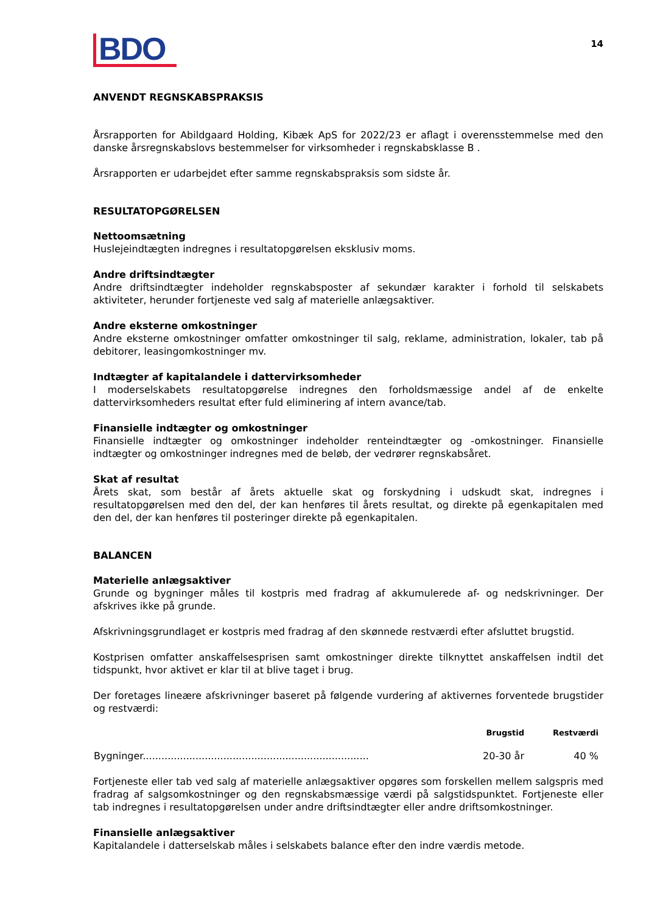BDO
14
ANVENDT REGNSKABSPRAKSIS
Årsrapporten for Abildgaard Holding, Kibæk ApS for 2022/23 er aflagt i overensstemmelse med den danske årsregnskabslovs bestemmelser for virksomheder i regnskabsklasse B .
Årsrapporten er udarbejdet efter samme regnskabspraksis som sidste år.
RESULTATOPGØRELSEN
Nettoomsætning
Huslejeindtægten indregnes i resultatopgørelsen eksklusiv moms.
Andre driftsindtægter
Andre driftsindtægter indeholder regnskabsposter af sekundær karakter i forhold til selskabets aktiviteter, herunder fortjeneste ved salg af materielle anlægsaktiver.
Andre eksterne omkostninger
Andre eksterne omkostninger omfatter omkostninger til salg, reklame, administration, lokaler, tab på debitorer, leasingomkostninger mv.
Indtægter af kapitalandele i dattervirksomheder
I moderselskabets resultatopgørelse indregnes den forholdsmæssige andel af de enkelte dattervirksomheders resultat efter fuld eliminering af intern avance/tab.
Finansielle indtægter og omkostninger
Finansielle indtægter og omkostninger indeholder renteindtægter og -omkostninger. Finansielle indtægter og omkostninger indregnes med de beløb, der vedrører regnskabsåret.
Skat af resultat
Årets skat, som består af årets aktuelle skat og forskydning i udskudt skat, indregnes i resultatopgørelsen med den del, der kan henføres til årets resultat, og direkte på egenkapitalen med den del, der kan henføres til posteringer direkte på egenkapitalen.
BALANCEN
Materielle anlægsaktiver
Grunde og bygninger måles til kostpris med fradrag af akkumulerede af- og nedskrivninger. Der afskrives ikke på grunde.
Afskrivningsgrundlaget er kostpris med fradrag af den skønnede restværdi efter afsluttet brugstid.
Kostprisen omfatter anskaffelsesprisen samt omkostninger direkte tilknyttet anskaffelsen indtil det tidspunkt, hvor aktivet er klar til at blive taget i brug.
Der foretages lineære afskrivninger baseret på følgende vurdering af aktivernes forventede brugstider og restværdi:
| | Brugstid | Restværdi |
| --- | --- | --- |
| Bygninger......................................................................... | 20-30 år | 40 % |
Fortjeneste eller tab ved salg af materielle anlægsaktiver opgøres som forskellen mellem salgspris med fradrag af salgsomkostninger og den regnskabsmæssige værdi på salgstidspunktet. Fortjeneste eller tab indregnes i resultatopgørelsen under andre driftsindtægter eller andre driftsomkostninger.
Finansielle anlægsaktiver
Kapitalandele i datterselskab måles i selskabets balance efter den indre værdis metode.